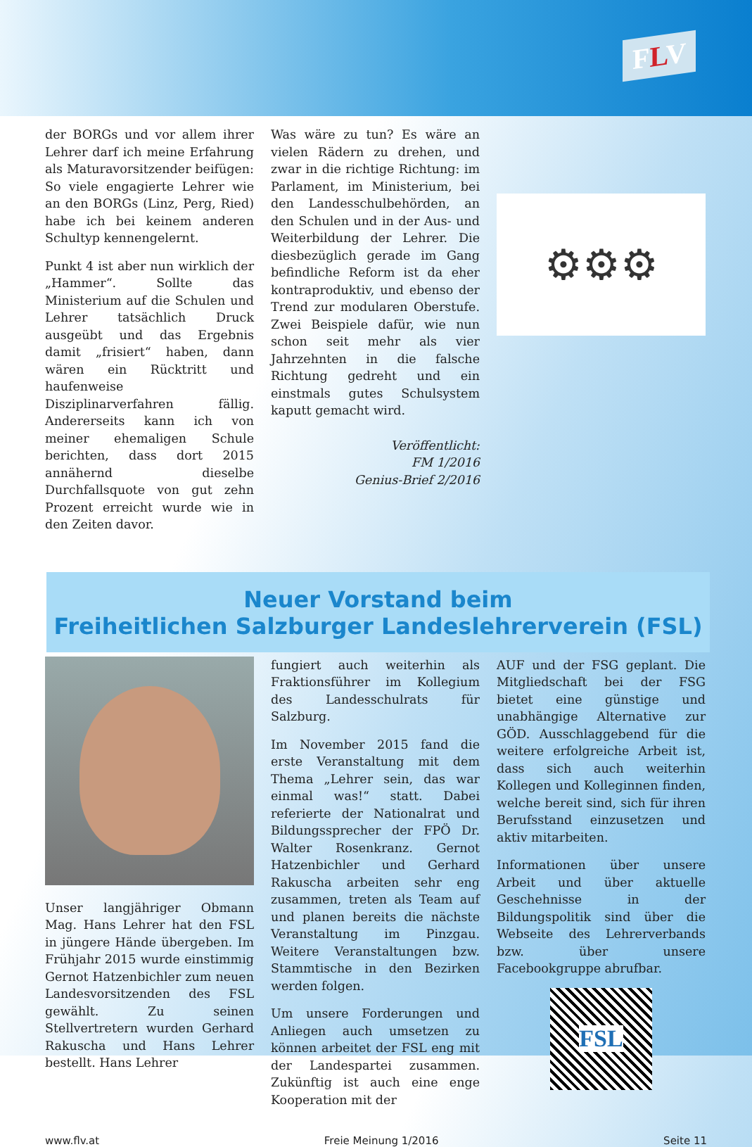FLV
der BORGs und vor allem ihrer Lehrer darf ich meine Erfahrung als Maturavorsitzender beifügen: So viele engagierte Lehrer wie an den BORGs (Linz, Perg, Ried) habe ich bei keinem anderen Schultyp kennengelernt.
Punkt 4 ist aber nun wirklich der „Hammer“. Sollte das Ministerium auf die Schulen und Lehrer tatsächlich Druck ausgeübt und das Ergebnis damit „frisiert“ haben, dann wären ein Rücktritt und haufenweise Disziplinarverfahren fällig. Andererseits kann ich von meiner ehemaligen Schule berichten, dass dort 2015 annähernd dieselbe Durchfallsquote von gut zehn Prozent erreicht wurde wie in den Zeiten davor.
Was wäre zu tun? Es wäre an vielen Rädern zu drehen, und zwar in die richtige Richtung: im Parlament, im Ministerium, bei den Landesschulbehörden, an den Schulen und in der Aus- und Weiterbildung der Lehrer. Die diesbezüglich gerade im Gang befindliche Reform ist da eher kontraproduktiv, und ebenso der Trend zur modularen Oberstufe. Zwei Beispiele dafür, wie nun schon seit mehr als vier Jahrzehnten in die falsche Richtung gedreht und ein einstmals gutes Schulsystem kaputt gemacht wird.
Veröffentlicht:
FM 1/2016
Genius-Brief 2/2016
⚙⚙⚙
Neuer Vorstand beim
Freiheitlichen Salzburger Landeslehrerverein (FSL)
Unser langjähriger Obmann Mag. Hans Lehrer hat den FSL in jüngere Hände übergeben. Im Frühjahr 2015 wurde einstimmig Gernot Hatzenbichler zum neuen Landesvorsitzenden des FSL gewählt. Zu seinen Stellvertretern wurden Gerhard Rakuscha und Hans Lehrer bestellt. Hans Lehrer
fungiert auch weiterhin als Fraktionsführer im Kollegium des Landesschulrats für Salzburg.
Im November 2015 fand die erste Veranstaltung mit dem Thema „Lehrer sein, das war einmal was!“ statt. Dabei referierte der Nationalrat und Bildungssprecher der FPÖ Dr. Walter Rosenkranz. Gernot Hatzenbichler und Gerhard Rakuscha arbeiten sehr eng zusammen, treten als Team auf und planen bereits die nächste Veranstaltung im Pinzgau. Weitere Veranstaltungen bzw. Stammtische in den Bezirken werden folgen.
Um unsere Forderungen und Anliegen auch umsetzen zu können arbeitet der FSL eng mit der Landespartei zusammen. Zukünftig ist auch eine enge Kooperation mit der
AUF und der FSG geplant. Die Mitgliedschaft bei der FSG bietet eine günstige und unabhängige Alternative zur GÖD. Ausschlaggebend für die weitere erfolgreiche Arbeit ist, dass sich auch weiterhin Kollegen und Kolleginnen finden, welche bereit sind, sich für ihren Berufsstand einzusetzen und aktiv mitarbeiten.
Informationen über unsere Arbeit und über aktuelle Geschehnisse in der Bildungspolitik sind über die Webseite des Lehrerverbands bzw. über unsere Facebookgruppe abrufbar.
FSL
www.flv.at Freie Meinung 1/2016 Seite 11